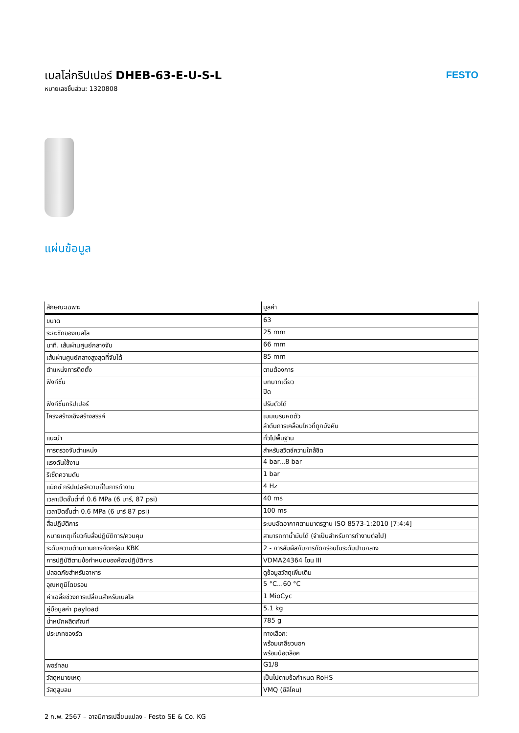เบลโล่กริปเปอร์ DHEB-63-E-U-S-L
หมายเลขชิ้นส่วน: 1320808
FESTO
แผ่นข้อมูล
| ลักษณะเฉพาะ | มูลค่า |
| --- | --- |
| ขนาด | 63 |
| ระยะชักของเบลโล | 25 mm |
| นาที. เส้นผ่านศูนย์กลางจับ | 66 mm |
| เส้นผ่านศูนย์กลางสูงสุดที่จับได้ | 85 mm |
| ตำแหน่งการติดตั้ง | ตามต้องการ |
| ฟังก์ชั่น | บทบาทเดี่ยว ปิด |
| ฟังก์ชั่นกริปเปอร์ | ปรับตัวได้ |
| โครงสร้างเชิงสร้างสรรค์ | เมมเบรนหดตัว ลำดับการเคลื่อนไหวที่ถูกบังคับ |
| แนะนำ | ทั่วไปพื้นฐาน |
| การตรวจจับตำแหน่ง | สำหรับสวิตช์ความใกล้ชิด |
| แรงดันใช้งาน | 4 bar...8 bar |
| รีเซ็ตความดัน | 1 bar |
| แม็กซ์ กริปเปอร์ความถี่ในการทำงาน | 4 Hz |
| เวลาเปิดขั้นต่ำที่ 0.6 MPa (6 บาร์, 87 psi) | 40 ms |
| เวลาปิดขั้นต่ำ 0.6 MPa (6 บาร์ 87 psi) | 100 ms |
| สื่อปฏิบัติการ | ระบบอัดอากาศตามมาตรฐาน ISO 8573-1:2010 [7:4:4] |
| หมายเหตุเกี่ยวกับสื่อปฏิบัติการ/ควบคุม | สามารถทาน้ำมันได้ (จำเป็นสำหรับการทำงานต่อไป) |
| ระดับความต้านทานการกัดกร่อน KBK | 2 - การสัมผัสกับการกัดกร่อนในระดับปานกลาง |
| การปฏิบัติตามข้อกำหนดของห้องปฏิบัติการ | VDMA24364 โซน III |
| ปลอดภัยสำหรับอาหาร | ดูข้อมูลวัสดุเพิ่มเติม |
| อุณหภูมิโดยรอบ | 5 °C...60 °C |
| ค่าเฉลี่ยช่วงการเปลี่ยนสำหรับเบลโล | 1 MioCyc |
| คู่มือมูลค่า payload | 5.1 kg |
| น้ำหนักผลิตภัณฑ์ | 785 g |
| ประเภทของรัด | ทางเลือก: พร้อมเกลียวนอก พร้อมน็อตล็อค |
| พอร์ทลม | G1/8 |
| วัสดุหมายเหตุ | เป็นไปตามข้อกำหนด RoHS |
| วัสดุสูบลม | VMQ (ซิลิโคน) |
2 ก.พ. 2567 – อาจมีการเปลี่ยนแปลง - Festo SE & Co. KG